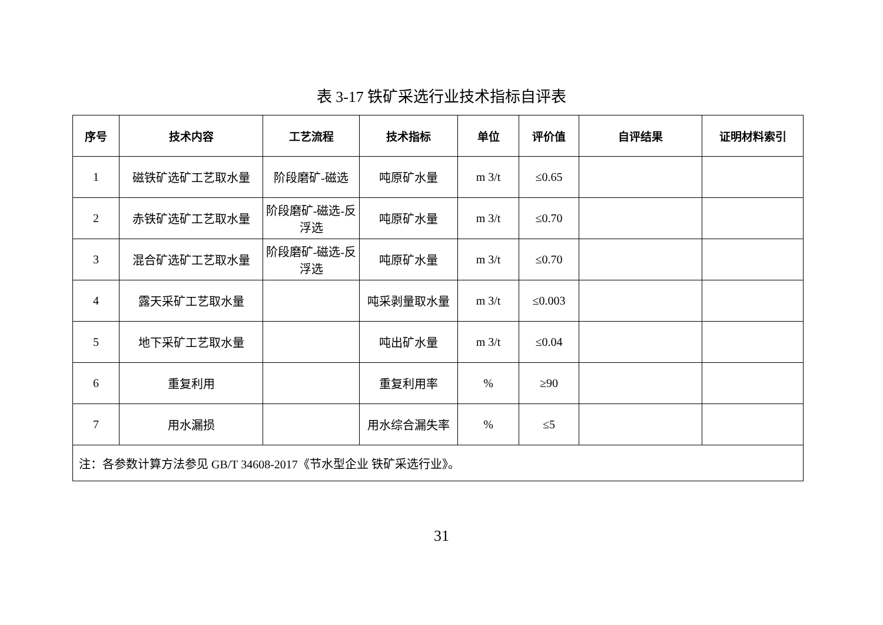表 3-17 铁矿采选行业技术指标自评表
| 序号 | 技术内容 | 工艺流程 | 技术指标 | 单位 | 评价值 | 自评结果 | 证明材料索引 |
| --- | --- | --- | --- | --- | --- | --- | --- |
| 1 | 磁铁矿选矿工艺取水量 | 阶段磨矿-磁选 | 吨原矿水量 | m 3/t | ≤0.65 | | |
| 2 | 赤铁矿选矿工艺取水量 | 阶段磨矿-磁选-反浮选 | 吨原矿水量 | m 3/t | ≤0.70 | | |
| 3 | 混合矿选矿工艺取水量 | 阶段磨矿-磁选-反浮选 | 吨原矿水量 | m 3/t | ≤0.70 | | |
| 4 | 露天采矿工艺取水量 | | 吨采剥量取水量 | m 3/t | ≤0.003 | | |
| 5 | 地下采矿工艺取水量 | | 吨出矿水量 | m 3/t | ≤0.04 | | |
| 6 | 重复利用 | | 重复利用率 | % | ≥90 | | |
| 7 | 用水漏损 | | 用水综合漏失率 | % | ≤5 | | |
| 注：各参数计算方法参见 GB/T 34608-2017《节水型企业 铁矿采选行业》。 | | | | | | | |
31